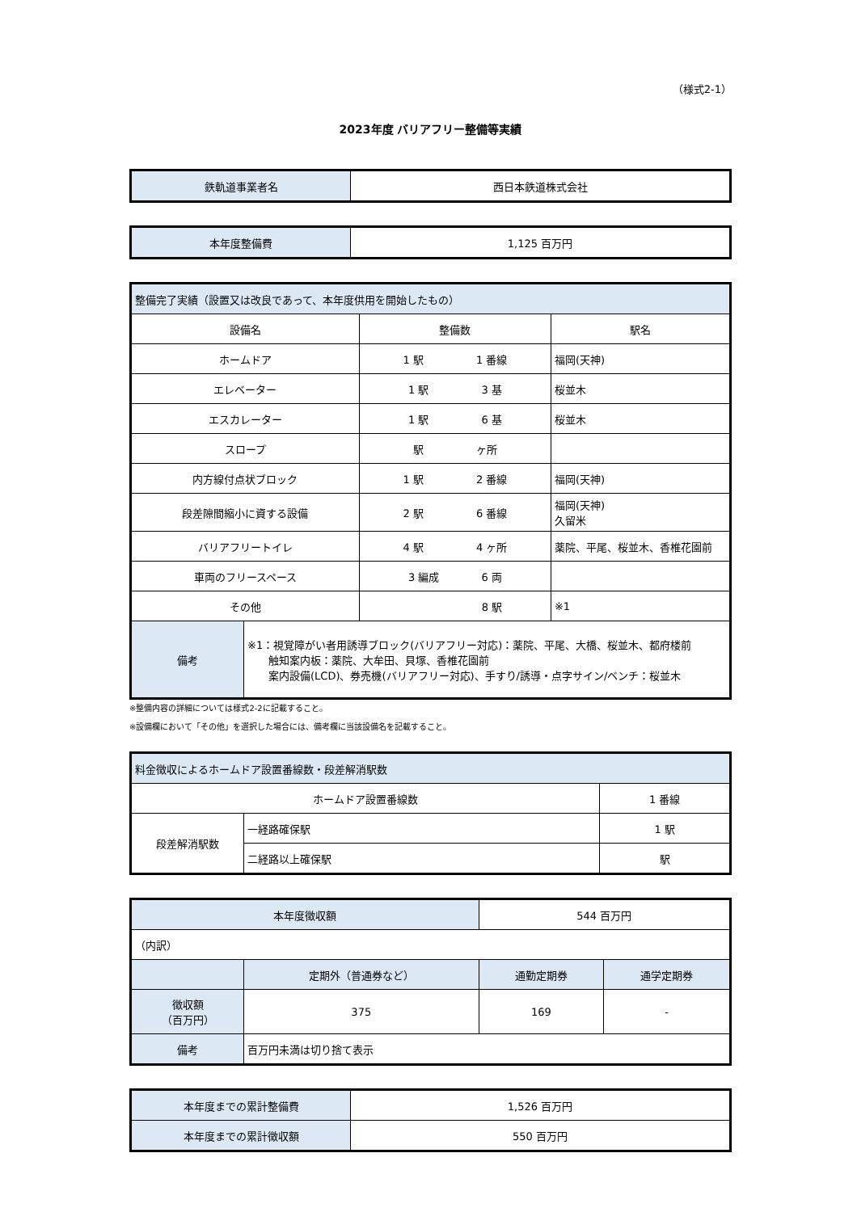（様式2-1）
2023年度 バリアフリー整備等実績
| 鉄軌道事業者名 | 西日本鉄道株式会社 |
| 本年度整備費 | 1,125 百万円 |
| 整備完了実績（設置又は改良であって、本年度供用を開始したもの） | | | |
| 設備名 | | 整備数 | 駅名 |
| ホームドア | | 1 駅 1 番線 | 福岡(天神) |
| エレベーター | | 1 駅 3 基 | 桜並木 |
| エスカレーター | | 1 駅 6 基 | 桜並木 |
| スロープ | | 駅 ヶ所 | |
| 内方線付点状ブロック | | 1 駅 2 番線 | 福岡(天神) |
| 段差隙間縮小に資する設備 | | 2 駅 6 番線 | 福岡(天神) 久留米 |
| バリアフリートイレ | | 4 駅 4 ヶ所 | 薬院、平尾、桜並木、香椎花園前 |
| 車両のフリースペース | | 3 編成 6 両 | |
| その他 | | 8 駅 | ※1 |
| 備考 | ※1：視覚障がい者用誘導ブロック(バリアフリー対応)：薬院、平尾、大橋、桜並木、都府楼前 触知案内板：薬院、大牟田、貝塚、香椎花園前 案内設備(LCD)、券売機(バリアフリー対応)、手すり/誘導・点字サイン/ベンチ：桜並木 | | |
※整備内容の詳細については様式2-2に記載すること。
※設備欄において「その他」を選択した場合には、備考欄に当該設備名を記載すること。
| 料金徴収によるホームドア設置番線数・段差解消駅数 | | |
| ホームドア設置番線数 | | 1 番線 |
| 段差解消駅数 | 一経路確保駅 | 1 駅 |
| | 二経路以上確保駅 | 駅 |
| 本年度徴収額 | | 544 百万円 | |
| （内訳） | | | |
| | 定期外（普通券など） | 通勤定期券 | 通学定期券 |
| 徴収額 （百万円） | 375 | 169 | - |
| 備考 | 百万円未満は切り捨て表示 | | |
| 本年度までの累計整備費 | 1,526 百万円 |
| 本年度までの累計徴収額 | 550 百万円 |